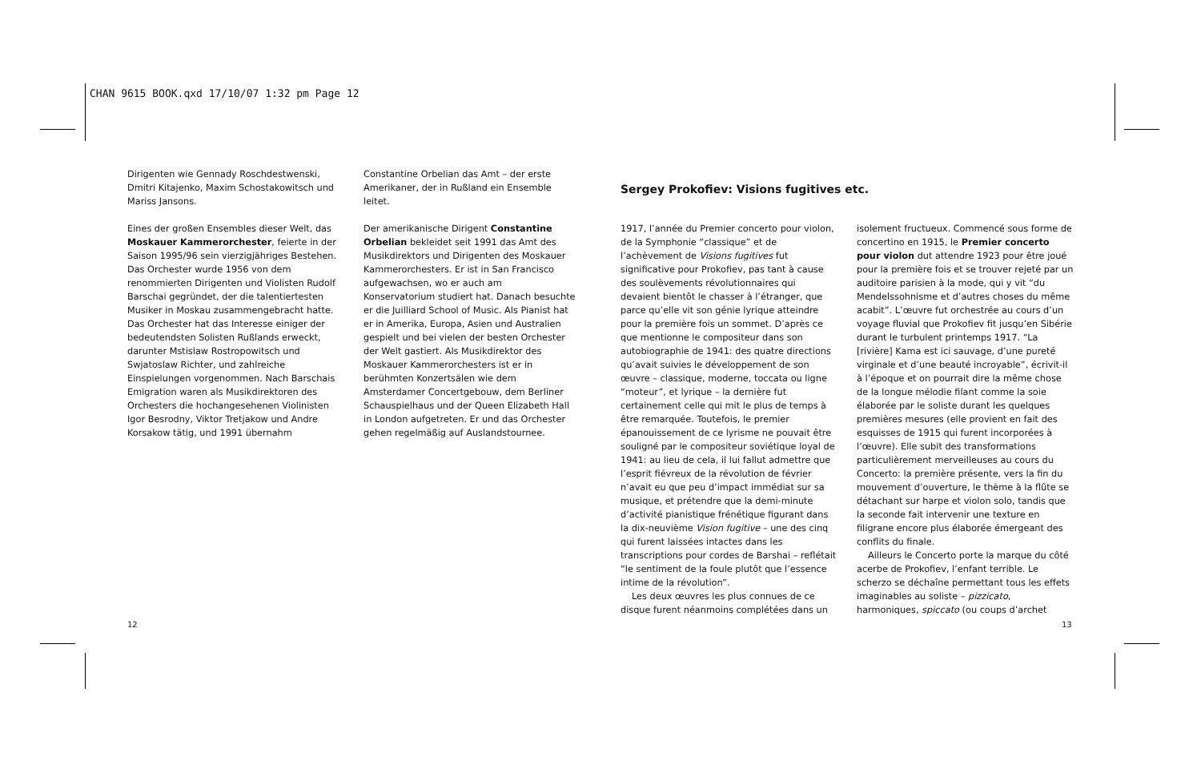CHAN 9615 BOOK.qxd 17/10/07 1:32 pm Page 12
Dirigenten wie Gennady Roschdestwenski, Dmitri Kitajenko, Maxim Schostakowitsch und Mariss Jansons.
Eines der großen Ensembles dieser Welt, das Moskauer Kammerorchester, feierte in der Saison 1995/96 sein vierzigjähriges Bestehen. Das Orchester wurde 1956 von dem renommierten Dirigenten und Violisten Rudolf Barschai gegründet, der die talentiertesten Musiker in Moskau zusammengebracht hatte. Das Orchester hat das Interesse einiger der bedeutendsten Solisten Rußlands erweckt, darunter Mstislaw Rostropowitsch und Swjatoslaw Richter, und zahlreiche Einspielungen vorgenommen. Nach Barschais Emigration waren als Musikdirektoren des Orchesters die hochangesehenen Violinisten Igor Besrodny, Viktor Tretjakow und Andre Korsakow tätig, und 1991 übernahm
Constantine Orbelian das Amt – der erste Amerikaner, der in Rußland ein Ensemble leitet.
Der amerikanische Dirigent Constantine Orbelian bekleidet seit 1991 das Amt des Musikdirektors und Dirigenten des Moskauer Kammerorchesters. Er ist in San Francisco aufgewachsen, wo er auch am Konservatorium studiert hat. Danach besuchte er die Juilliard School of Music. Als Pianist hat er in Amerika, Europa, Asien und Australien gespielt und bei vielen der besten Orchester der Welt gastiert. Als Musikdirektor des Moskauer Kammerorchesters ist er in berühmten Konzertsälen wie dem Amsterdamer Concertgebouw, dem Berliner Schauspielhaus und der Queen Elizabeth Hall in London aufgetreten. Er und das Orchester gehen regelmäßig auf Auslandstournee.
Sergey Prokofiev: Visions fugitives etc.
1917, l’année du Premier concerto pour violon, de la Symphonie “classique” et de l’achèvement de Visions fugitives fut significative pour Prokofiev, pas tant à cause des soulèvements révolutionnaires qui devaient bientôt le chasser à l’étranger, que parce qu’elle vit son génie lyrique atteindre pour la première fois un sommet. D’après ce que mentionne le compositeur dans son autobiographie de 1941: des quatre directions qu’avait suivies le développement de son œuvre – classique, moderne, toccata ou ligne “moteur”, et lyrique – la dernière fut certainement celle qui mit le plus de temps à être remarquée. Toutefois, le premier épanouissement de ce lyrisme ne pouvait être souligné par le compositeur soviétique loyal de 1941: au lieu de cela, il lui fallut admettre que l’esprit fiévreux de la révolution de février n’avait eu que peu d’impact immédiat sur sa musique, et prétendre que la demi-minute d’activité pianistique frénétique figurant dans la dix-neuvième Vision fugitive – une des cinq qui furent laissées intactes dans les transcriptions pour cordes de Barshai – reflétait “le sentiment de la foule plutôt que l’essence intime de la révolution”.
Les deux œuvres les plus connues de ce disque furent néanmoins complétées dans un
isolement fructueux. Commencé sous forme de concertino en 1915, le Premier concerto pour violon dut attendre 1923 pour être joué pour la première fois et se trouver rejeté par un auditoire parisien à la mode, qui y vit “du Mendelssohnisme et d’autres choses du même acabit”. L’œuvre fut orchestrée au cours d’un voyage fluvial que Prokofiev fit jusqu’en Sibérie durant le turbulent printemps 1917. “La [rivière] Kama est ici sauvage, d’une pureté virginale et d’une beauté incroyable”, écrivit-il à l’époque et on pourrait dire la même chose de la longue mélodie filant comme la soie élaborée par le soliste durant les quelques premières mesures (elle provient en fait des esquisses de 1915 qui furent incorporées à l’œuvre). Elle subit des transformations particulièrement merveilleuses au cours du Concerto: la première présente, vers la fin du mouvement d’ouverture, le thème à la flûte se détachant sur harpe et violon solo, tandis que la seconde fait intervenir une texture en filigrane encore plus élaborée émergeant des conflits du finale.
Ailleurs le Concerto porte la marque du côté acerbe de Prokofiev, l’enfant terrible. Le scherzo se déchaîne permettant tous les effets imaginables au soliste – pizzicato, harmoniques, spiccato (ou coups d’archet
12 13